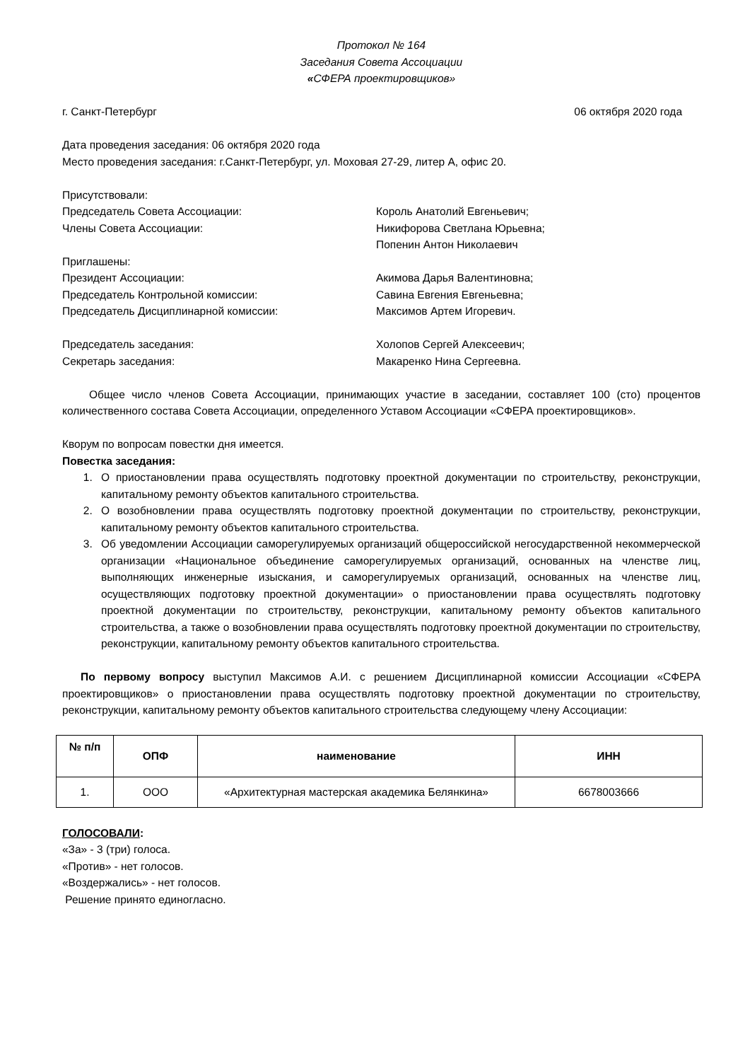Протокол № 164
Заседания Совета Ассоциации
«СФЕРА проектировщиков»
г. Санкт-Петербург 06 октября 2020 года
Дата проведения заседания: 06 октября 2020 года
Место проведения заседания: г.Санкт-Петербург, ул. Моховая 27-29, литер А, офис 20.
Присутствовали:
Председатель Совета Ассоциации: Король Анатолий Евгеньевич;
Члены Совета Ассоциации: Никифорова Светлана Юрьевна;
Попенин Антон Николаевич
Приглашены:
Президент Ассоциации: Акимова Дарья Валентиновна;
Председатель Контрольной комиссии: Савина Евгения Евгеньевна;
Председатель Дисциплинарной комиссии: Максимов Артем Игоревич.
Председатель заседания: Холопов Сергей Алексеевич;
Секретарь заседания: Макаренко Нина Сергеевна.
Общее число членов Совета Ассоциации, принимающих участие в заседании, составляет 100 (сто) процентов количественного состава Совета Ассоциации, определенного Уставом Ассоциации «СФЕРА проектировщиков».
Кворум по вопросам повестки дня имеется.
Повестка заседания:
1. О приостановлении права осуществлять подготовку проектной документации по строительству, реконструкции, капитальному ремонту объектов капитального строительства.
2. О возобновлении права осуществлять подготовку проектной документации по строительству, реконструкции, капитальному ремонту объектов капитального строительства.
3. Об уведомлении Ассоциации саморегулируемых организаций общероссийской негосударственной некоммерческой организации «Национальное объединение саморегулируемых организаций, основанных на членстве лиц, выполняющих инженерные изыскания, и саморегулируемых организаций, основанных на членстве лиц, осуществляющих подготовку проектной документации» о приостановлении права осуществлять подготовку проектной документации по строительству, реконструкции, капитальному ремонту объектов капитального строительства, а также о возобновлении права осуществлять подготовку проектной документации по строительству, реконструкции, капитальному ремонту объектов капитального строительства.
По первому вопросу выступил Максимов А.И. с решением Дисциплинарной комиссии Ассоциации «СФЕРА проектировщиков» о приостановлении права осуществлять подготовку проектной документации по строительству, реконструкции, капитальному ремонту объектов капитального строительства следующему члену Ассоциации:
| № п/п | ОПФ | наименование | ИНН |
| --- | --- | --- | --- |
| 1. | ООО | «Архитектурная мастерская академика Белянкина» | 6678003666 |
ГОЛОСОВАЛИ:
«За» - 3 (три) голоса.
«Против» - нет голосов.
«Воздержались» - нет голосов.
Решение принято единогласно.